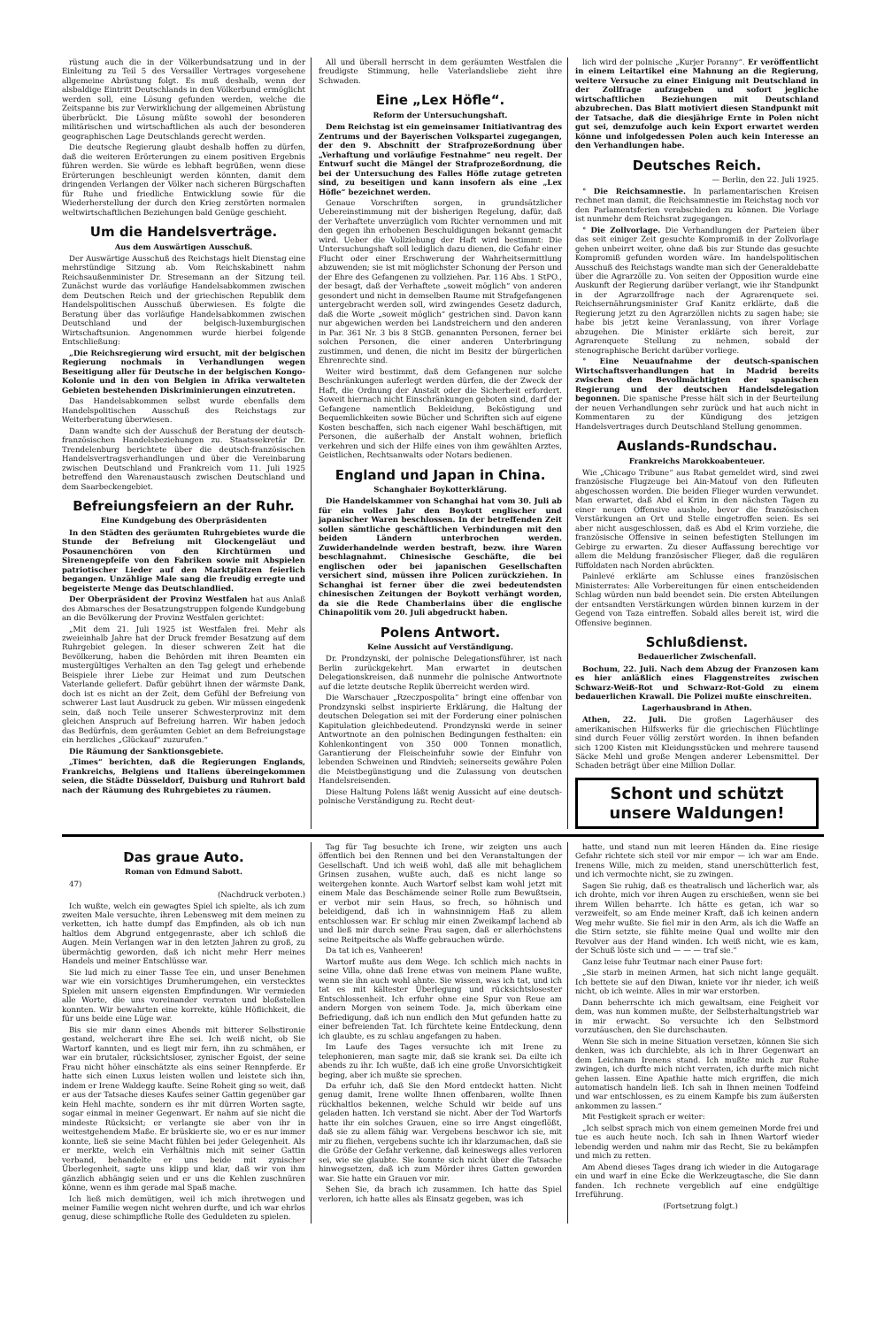rüstung auch die in der Völkerbundsatzung und in der Einleitung zu Teil 5 des Versailler Vertrages vorgesehene allgemeine Abrüstung folgt. Es muß deshalb, wenn der alsbaldige Eintritt Deutschlands in den Völkerbund ermöglicht werden soll, eine Lösung gefunden werden, welche die Zeitspanne bis zur Verwirklichung der allgemeinen Abrüstung überbrückt. Die Lösung müßte sowohl der besonderen militärischen und wirtschaftlichen als auch der besonderen geographischen Lage Deutschlands gerecht werden.
Die deutsche Regierung glaubt deshalb hoffen zu dürfen, daß die weiteren Erörterungen zu einem positiven Ergebnis führen werden. Sie würde es lebhaft begrüßen, wenn diese Erörterungen beschleunigt werden könnten, damit dem dringenden Verlangen der Völker nach sicheren Bürgschaften für Ruhe und friedliche Entwicklung sowie für die Wiederherstellung der durch den Krieg zerstörten normalen weltwirtschaftlichen Beziehungen bald Genüge geschieht.
Um die Handelsverträge.
Aus dem Auswärtigen Ausschuß.
Der Auswärtige Ausschuß des Reichstags hielt Dienstag eine mehrstündige Sitzung ab. Vom Reichskabinett nahm Reichsaußenminister Dr. Stresemann an der Sitzung teil. Zunächst wurde das vorläufige Handelsabkommen zwischen dem Deutschen Reich und der griechischen Republik dem Handelspolitischen Ausschuß überwiesen. Es folgte die Beratung über das vorläufige Handelsabkommen zwischen Deutschland und der belgisch-luxemburgischen Wirtschaftsunion. Angenommen wurde hierbei folgende Entschließung:
„Die Reichsregierung wird ersucht, mit der belgischen Regierung nochmals in Verhandlungen wegen Beseitigung aller für Deutsche in der belgischen Kongo-Kolonie und in den von Belgien in Afrika verwalteten Gebieten bestehenden Diskriminierungen einzutreten.
Das Handelsabkommen selbst wurde ebenfalls dem Handelspolitischen Ausschuß des Reichstags zur Weiterberatung überwiesen.
Dann wandte sich der Ausschuß der Beratung der deutsch-französischen Handelsbeziehungen zu. Staatssekretär Dr. Trendelenburg berichtete über die deutsch-französischen Handelsvertragsverhandlungen und über die Vereinbarung zwischen Deutschland und Frankreich vom 11. Juli 1925 betreffend den Warenaustausch zwischen Deutschland und dem Saarbeckengebiet.
Befreiungsfeiern an der Ruhr.
Eine Kundgebung des Oberpräsidenten
In den Städten des geräumten Ruhrgebietes wurde die Stunde der Befreiung mit Glockengeläut und Posaunenchören von den Kirchtürmen und Sirenengepfeife von den Fabriken sowie mit Abspielen patriotischer Lieder auf den Marktplätzen feierlich begangen. Unzählige Male sang die freudig erregte und begeisterte Menge das Deutschlandlied.
Der Oberpräsident der Provinz Westfalen hat aus Anlaß des Abmarsches der Besatzungstruppen folgende Kundgebung an die Bevölkerung der Provinz Westfalen gerichtet:
„Mit dem 21. Juli 1925 ist Westfalen frei. Mehr als zweieinhalb Jahre hat der Druck fremder Besatzung auf dem Ruhrgebiet gelegen. In dieser schweren Zeit hat die Bevölkerung, haben die Behörden mit ihren Beamten ein mustergültiges Verhalten an den Tag gelegt und erhebende Beispiele ihrer Liebe zur Heimat und zum Deutschen Vaterlande geliefert. Dafür gebührt ihnen der wärmste Dank, doch ist es nicht an der Zeit, dem Gefühl der Befreiung von schwerer Last laut Ausdruck zu geben. Wir müssen eingedenk sein, daß noch Teile unserer Schwesterprovinz mit dem gleichen Anspruch auf Befreiung harren. Wir haben jedoch das Bedürfnis, dem geräumten Gebiet an dem Befreiungstage ein herzliches „Glückauf“ zuzurufen.“
Die Räumung der Sanktionsgebiete.
„Times“ berichten, daß die Regierungen Englands, Frankreichs, Belgiens und Italiens übereingekommen seien, die Städte Düsseldorf, Duisburg und Ruhrort bald nach der Räumung des Ruhrgebietes zu räumen.
All und überall herrscht in dem geräumten Westfalen die freudigste Stimmung, helle Vaterlandsliebe zieht ihre Schwaden.
Eine „Lex Höfle“.
Reform der Untersuchungshaft.
Dem Reichstag ist ein gemeinsamer Initiativantrag des Zentrums und der Bayerischen Volkspartei zugegangen, der den 9. Abschnitt der Strafprozeßordnung über „Verhaftung und vorläufige Festnahme“ neu regelt. Der Entwurf sucht die Mängel der Strafprozeßordnung, die bei der Untersuchung des Falles Höfle zutage getreten sind, zu beseitigen und kann insofern als eine „Lex Höfle“ bezeichnet werden.
Genaue Vorschriften sorgen, in grundsätzlicher Uebereinstimmung mit der bisherigen Regelung, dafür, daß der Verhaftete unverzüglich vom Richter vernommen und mit den gegen ihn erhobenen Beschuldigungen bekannt gemacht wird. Ueber die Vollziehung der Haft wird bestimmt: Die Untersuchungshaft soll lediglich dazu dienen, die Gefahr einer Flucht oder einer Erschwerung der Wahrheitsermittlung abzuwenden; sie ist mit möglichster Schonung der Person und der Ehre des Gefangenen zu vollziehen. Par. 116 Abs. 1 StPO., der besagt, daß der Verhaftete „soweit möglich“ von anderen gesondert und nicht in demselben Raume mit Strafgefangenen untergebracht werden soll, wird zwingendes Gesetz dadurch, daß die Worte „soweit möglich“ gestrichen sind. Davon kann nur abgewichen werden bei Landstreichern und den anderen in Par. 361 Nr. 3 bis 8 StGB. genannten Personen, ferner bei solchen Personen, die einer anderen Unterbringung zustimmen, und denen, die nicht im Besitz der bürgerlichen Ehrenrechte sind.
Weiter wird bestimmt, daß dem Gefangenen nur solche Beschränkungen auferlegt werden dürfen, die der Zweck der Haft, die Ordnung der Anstalt oder die Sicherheit erfordert. Soweit hiernach nicht Einschränkungen geboten sind, darf der Gefangene namentlich Bekleidung, Beköstigung und Bequemlichkeiten sowie Bücher und Schriften sich auf eigene Kosten beschaffen, sich nach eigener Wahl beschäftigen, mit Personen, die außerhalb der Anstalt wohnen, brieflich verkehren und sich der Hilfe eines von ihm gewählten Arztes, Geistlichen, Rechtsanwalts oder Notars bedienen.
England und Japan in China.
Schanghaier Boykotterklärung.
Die Handelskammer von Schanghai hat vom 30. Juli ab für ein volles Jahr den Boykott englischer und japanischer Waren beschlossen. In der betreffenden Zeit sollen sämtliche geschäftlichen Verbindungen mit den beiden Ländern unterbrochen werden. Zuwiderhandelnde werden bestraft, bezw. ihre Waren beschlagnahmt. Chinesische Geschäfte, die bei englischen oder bei japanischen Gesellschaften versichert sind, müssen ihre Policen zurückziehen. In Schanghai ist ferner über die zwei bedeutendsten chinesischen Zeitungen der Boykott verhängt worden, da sie die Rede Chamberlains über die englische Chinapolitik vom 20. Juli abgedruckt haben.
Polens Antwort.
Keine Aussicht auf Verständigung.
Dr. Prondzynski, der polnische Delegationsführer, ist nach Berlin zurückgekehrt. Man erwartet in deutschen Delegationskreisen, daß nunmehr die polnische Antwortnote auf die letzte deutsche Replik überreicht werden wird.
Die Warschauer „Rzeczpospolita“ bringt eine offenbar von Prondzynski selbst inspirierte Erklärung, die Haltung der deutschen Delegation sei mit der Forderung einer polnischen Kapitulation gleichbedeutend. Prondzynski werde in seiner Antwortnote an den polnischen Bedingungen festhalten: ein Kohlenkontingent von 350 000 Tonnen monatlich, Garantierung der Fleischeinfuhr sowie der Einfuhr von lebenden Schweinen und Rindvieh; seinerseits gewähre Polen die Meistbegünstigung und die Zulassung von deutschen Handelsreisenden.
Diese Haltung Polens läßt wenig Aussicht auf eine deutsch-polnische Verständigung zu. Recht deut-
lich wird der polnische „Kurjer Poranny“. Er veröffentlicht in einem Leitartikel eine Mahnung an die Regierung, weitere Versuche zu einer Einigung mit Deutschland in der Zollfrage aufzugeben und sofort jegliche wirtschaftlichen Beziehungen mit Deutschland abzubrechen. Das Blatt motiviert diesen Standpunkt mit der Tatsache, daß die diesjährige Ernte in Polen nicht gut sei, demzufolge auch kein Export erwartet werden könne und infolgedessen Polen auch kein Interesse an den Verhandlungen habe.
Deutsches Reich.
— Berlin, den 22. Juli 1925.
° Die Reichsamnestie. In parlamentarischen Kreisen rechnet man damit, die Reichsamnestie im Reichstag noch vor den Parlamentsferien verabschieden zu können. Die Vorlage ist nunmehr dem Reichsrat zugegangen.
° Die Zollvorlage. Die Verhandlungen der Parteien über das seit einiger Zeit gesuchte Kompromiß in der Zollvorlage gehen unbeirrt weiter, ohne daß bis zur Stunde das gesuchte Kompromiß gefunden worden wäre. Im handelspolitischen Ausschuß des Reichstags wandte man sich der Generaldebatte über die Agrarzölle zu. Von seiten der Opposition wurde eine Auskunft der Regierung darüber verlangt, wie ihr Standpunkt in der Agrarzollfrage nach der Agrarenquete sei. Reichsernährungsminister Graf Kanitz erklärte, daß die Regierung jetzt zu den Agrarzöllen nichts zu sagen habe; sie habe bis jetzt keine Veranlassung, von ihrer Vorlage abzugehen. Die Minister erklärte sich bereit, zur Agrarenquete Stellung zu nehmen, sobald der stenographische Bericht darüber vorliege.
° Eine Neuaufnahme der deutsch-spanischen Wirtschaftsverhandlungen hat in Madrid bereits zwischen den Bevollmächtigten der spanischen Regierung und der deutschen Handelsdelegation begonnen. Die spanische Presse hält sich in der Beurteilung der neuen Verhandlungen sehr zurück und hat auch nicht in Kommentaren zu der Kündigung des jetzigen Handelsvertrages durch Deutschland Stellung genommen.
Auslands-Rundschau.
Frankreichs Marokkoabenteuer.
Wie „Chicago Tribune“ aus Rabat gemeldet wird, sind zwei französische Flugzeuge bei Ain-Matouf von den Rifleuten abgeschossen worden. Die beiden Flieger wurden verwundet. Man erwartet, daß Abd el Krim in den nächsten Tagen zu einer neuen Offensive aushole, bevor die französischen Verstärkungen an Ort und Stelle eingetroffen seien. Es sei aber nicht ausgeschlossen, daß es Abd el Krim vorziehe, die französische Offensive in seinen befestigten Stellungen im Gebirge zu erwarten. Zu dieser Auffassung berechtige vor allem die Meldung französischer Flieger, daß die regulären Riffoldaten nach Norden abrückten.
Painlevé erklärte am Schlusse eines französischen Ministerrates: Alle Vorbereitungen für einen entscheidenden Schlag würden nun bald beendet sein. Die ersten Abteilungen der entsandten Verstärkungen würden binnen kurzem in der Gegend von Taza eintreffen. Sobald alles bereit ist, wird die Offensive beginnen.
Schlußdienst.
Bedauerlicher Zwischenfall.
Bochum, 22. Juli. Nach dem Abzug der Franzosen kam es hier anläßlich eines Flaggenstreites zwischen Schwarz-Weiß-Rot und Schwarz-Rot-Gold zu einem bedauerlichen Krawall. Die Polizei mußte einschreiten.
Lagerhausbrand in Athen.
Athen, 22. Juli. Die großen Lagerhäuser des amerikanischen Hilfswerks für die griechischen Flüchtlinge sind durch Feuer völlig zerstört worden. In ihnen befanden sich 1200 Kisten mit Kleidungsstücken und mehrere tausend Säcke Mehl und große Mengen anderer Lebensmittel. Der Schaden beträgt über eine Million Dollar.
Schont und schützt unsere Waldungen!
Das graue Auto.
Roman von Edmund Sabott.
47)
(Nachdruck verboten.)
Ich wußte, welch ein gewagtes Spiel ich spielte, als ich zum zweiten Male versuchte, ihren Lebensweg mit dem meinen zu verketten, ich hatte dumpf das Empfinden, als ob ich nun haltlos dem Abgrund entgegenraste, aber ich schloß die Augen. Mein Verlangen war in den letzten Jahren zu groß, zu übermächtig geworden, daß ich nicht mehr Herr meines Handels und meiner Entschlüsse war.
Sie lud mich zu einer Tasse Tee ein, und unser Benehmen war wie ein vorsichtiges Drumherumgehen, ein verstecktes Spielen mit unsern eigensten Empfindungen. Wir vermieden alle Worte, die uns voreinander verraten und bloßstellen konnten. Wir bewahrten eine korrekte, kühle Höflichkeit, die für uns beide eine Lüge war.
Bis sie mir dann eines Abends mit bitterer Selbstironie gestand, welcherart ihre Ehe sei. Ich weiß nicht, ob Sie Wartorf kannten, und es liegt mir fern, ihn zu schmähen, er war ein brutaler, rücksichtsloser, zynischer Egoist, der seine Frau nicht höher einschätzte als eins seiner Rennpferde. Er hatte sich einen Luxus leisten wollen und leistete sich ihn, indem er Irene Waldegg kaufte. Seine Roheit ging so weit, daß er aus der Tatsache dieses Kaufes seiner Gattin gegenüber gar kein Hehl machte, sondern es ihr mit dürren Worten sagte, sogar einmal in meiner Gegenwart. Er nahm auf sie nicht die mindeste Rücksicht; er verlangte sie aber von ihr in weitestgehendem Maße. Er brüskierte sie, wo er es nur immer konnte, ließ sie seine Macht fühlen bei jeder Gelegenheit. Als er merkte, welch ein Verhältnis mich mit seiner Gattin verband, behandelte er uns beide mit zynischer Überlegenheit, sagte uns klipp und klar, daß wir von ihm gänzlich abhängig seien und er uns die Kehlen zuschnüren könne, wenn es ihm gerade mal Spaß mache.
Ich ließ mich demütigen, weil ich mich ihretwegen und meiner Familie wegen nicht wehren durfte, und ich war ehrlos genug, diese schimpfliche Rolle des Geduldeten zu spielen.
Tag für Tag besuchte ich Irene, wir zeigten uns auch öffentlich bei den Rennen und bei den Veranstaltungen der Gesellschaft. Und ich weiß wohl, daß alle mit behaglichem Grinsen zusahen, wußte auch, daß es nicht lange so weitergehen konnte. Auch Wartorf selbst kam wohl jetzt mit einem Male das Beschämende seiner Rolle zum Bewußtsein, er verbot mir sein Haus, so frech, so höhnisch und beleidigend, daß ich in wahnsinnigem Haß zu allem entschlossen war. Er schlug mir einen Zweikampf lachend ab und ließ mir durch seine Frau sagen, daß er allerhöchstens seine Reitpeitsche als Waffe gebrauchen würde.
Da tat ich es, Vanheeren!
Wartorf mußte aus dem Wege. Ich schlich mich nachts in seine Villa, ohne daß Irene etwas von meinem Plane wußte, wenn sie ihn auch wohl ahnte. Sie wissen, was ich tat, und ich tat es mit kältester Überlegung und rücksichtslosester Entschlossenheit. Ich erfuhr ohne eine Spur von Reue am andern Morgen von seinem Tode. Ja, mich überkam eine Befriedigung, daß ich nun endlich den Mut gefunden hatte zu einer befreienden Tat. Ich fürchtete keine Entdeckung, denn ich glaubte, es zu schlau angefangen zu haben.
Im Laufe des Tages versuchte ich mit Irene zu telephonieren, man sagte mir, daß sie krank sei. Da eilte ich abends zu ihr. Ich wußte, daß ich eine große Unvorsichtigkeit beging, aber ich mußte sie sprechen.
Da erfuhr ich, daß Sie den Mord entdeckt hatten. Nicht genug damit, Irene wollte Ihnen offenbaren, wollte Ihnen rückhaltlos bekennen, welche Schuld wir beide auf uns geladen hatten. Ich verstand sie nicht. Aber der Tod Wartorfs hatte ihr ein solches Grauen, eine so irre Angst eingeflößt, daß sie zu allem fähig war. Vergebens beschwor ich sie, mit mir zu fliehen, vergebens suchte ich ihr klarzumachen, daß sie die Größe der Gefahr verkenne, daß keineswegs alles verloren sei, wie sie glaubte. Sie konnte sich nicht über die Tatsache hinwegsetzen, daß ich zum Mörder ihres Gatten geworden war. Sie hatte ein Grauen vor mir.
Sehen Sie, da brach ich zusammen. Ich hatte das Spiel verloren, ich hatte alles als Einsatz gegeben, was ich
hatte, und stand nun mit leeren Händen da. Eine riesige Gefahr richtete sich steil vor mir empor — ich war am Ende. Irenens Wille, mich zu meiden, stand unerschütterlich fest, und ich vermochte nicht, sie zu zwingen.
Sagen Sie ruhig, daß es theatralisch und lächerlich war, als ich drohte, mich vor ihren Augen zu erschießen, wenn sie bei ihrem Willen beharrte. Ich hätte es getan, ich war so verzweifelt, so am Ende meiner Kraft, daß ich keinen andern Weg mehr wußte. Sie fiel mir in den Arm, als ich die Waffe an die Stirn setzte, sie fühlte meine Qual und wollte mir den Revolver aus der Hand winden. Ich weiß nicht, wie es kam, der Schuß löste sich und — — — traf sie.“
Ganz leise fuhr Teutmar nach einer Pause fort:
„Sie starb in meinen Armen, hat sich nicht lange gequält. Ich bettete sie auf den Diwan, kniete vor ihr nieder, ich weiß nicht, ob ich weinte. Alles in mir war erstorben.
Dann beherrschte ich mich gewaltsam, eine Feigheit vor dem, was nun kommen mußte, der Selbsterhaltungstrieb war in mir erwacht. So versuchte ich den Selbstmord vorzutäuschen, den Sie durchschauten.
Wenn Sie sich in meine Situation versetzen, können Sie sich denken, was ich durchlebte, als ich in Ihrer Gegenwart an dem Leichnam Irenens stand. Ich mußte mich zur Ruhe zwingen, ich durfte mich nicht verraten, ich durfte mich nicht gehen lassen. Eine Apathie hatte mich ergriffen, die mich automatisch handeln ließ. Ich sah in Ihnen meinen Todfeind und war entschlossen, es zu einem Kampfe bis zum äußersten ankommen zu lassen.“
Mit Festigkeit sprach er weiter:
„Ich selbst sprach mich von einem gemeinen Morde frei und tue es auch heute noch. Ich sah in Ihnen Wartorf wieder lebendig werden und nahm mir das Recht, Sie zu bekämpfen und mich zu retten.
Am Abend dieses Tages drang ich wieder in die Autogarage ein und warf in eine Ecke die Werkzeugtasche, die Sie dann fanden. Ich rechnete vergeblich auf eine endgültige Irreführung.
(Fortsetzung folgt.)